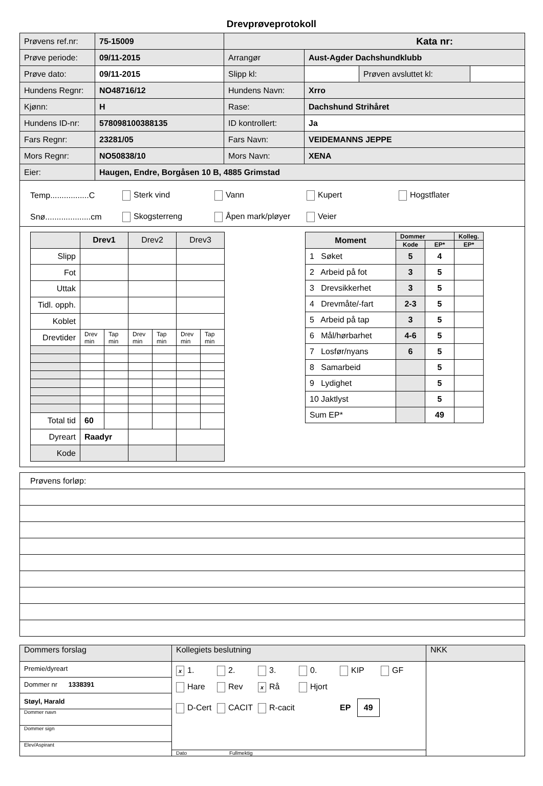Drevprøveprotokoll
| Prøvens ref.nr: | 75-15009 | Kata nr: | | | |
| Prøve periode: | 09/11-2015 | Arrangør | Aust-Agder Dachshundklubb | | |
| Prøve dato: | 09/11-2015 | Slipp kl: | | Prøven avsluttet kl: | |
| Hundens Regnr: | NO48716/12 | Hundens Navn: | Xrro | | |
| Kjønn: | H | Rase: | Dachshund Strihåret | | |
| Hundens ID-nr: | 578098100388135 | ID kontrollert: | Ja | | |
| Fars Regnr: | 23281/05 | Fars Navn: | VEIDEMANNS JEPPE | | |
| Mors Regnr: | NO50838/10 | Mors Navn: | XENA | | |
| Eier: | Haugen, Endre, Borgåsen 10 B, 4885 Grimstad | | | | |
Temp.................C Sterk vind Vann Kupert Hogstflater
Snø....................cm Skogsterreng Åpen mark/pløyer Veier
| | Drev1 | | Drev2 | | Drev3 | |
| Slipp | | | | | | |
| Fot | | | | | | |
| Uttak | | | | | | |
| Tidl. opph. | | | | | | |
| Koblet | | | | | | |
| Drevtider | Drev min | Tap min | Drev min | Tap min | Drev min | Tap min |
| Total tid | 60 | | | | | |
| Dyreart | Raadyr | | | | | |
| Kode | | | | | | |
| Moment | Dommer | | Kolleg. |
| --- | --- | --- | --- |
| | Kode | EP* | EP* |
| 1 Søket | 5 | 4 | |
| 2 Arbeid på fot | 3 | 5 | |
| 3 Drevsikkerhet | 3 | 5 | |
| 4 Drevmåte/-fart | 2-3 | 5 | |
| 5 Arbeid på tap | 3 | 5 | |
| 6 Mål/hørbarhet | 4-6 | 5 | |
| 7 Losfør/nyans | 6 | 5 | |
| 8 Samarbeid | | 5 | |
| 9 Lydighet | | 5 | |
| 10 Jaktlyst | | 5 | |
| Sum EP* | | 49 | |
| Prøvens forløp: |
| Dommers forslag | Kollegiets beslutning | NKK |
| Premie/dyreart Dommer nr 1338391 Støyl, Harald Dommer navn Dommer sign Elev/Aspirant | x 1. 2. 3. 0. KIP GF Hare Rev x Rå Hjort D-Cert CACIT R-cacit EP 49 Dato Fullmektig | |